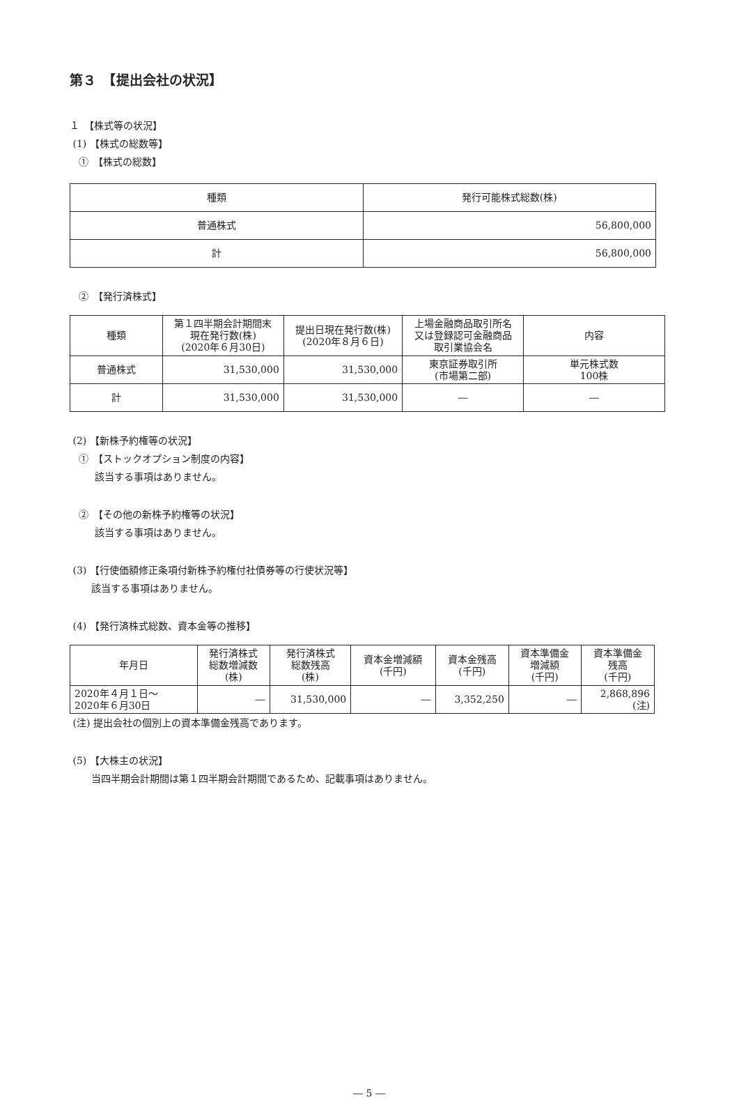第３　【提出会社の状況】
１　【株式等の状況】
(1) 【株式の総数等】
①　【株式の総数】
| 種類 | 発行可能株式総数(株) |
| --- | --- |
| 普通株式 | 56,800,000 |
| 計 | 56,800,000 |
②　【発行済株式】
| 種類 | 第１四半期会計期間末 現在発行数(株) (2020年６月30日) | 提出日現在発行数(株) (2020年８月６日) | 上場金融商品取引所名 又は登録認可金融商品 取引業協会名 | 内容 |
| --- | --- | --- | --- | --- |
| 普通株式 | 31,530,000 | 31,530,000 | 東京証券取引所 (市場第二部) | 単元株式数 100株 |
| 計 | 31,530,000 | 31,530,000 | ― | ― |
(2) 【新株予約権等の状況】
①　【ストックオプション制度の内容】
該当する事項はありません。
②　【その他の新株予約権等の状況】
該当する事項はありません。
(3) 【行使価額修正条項付新株予約権付社債券等の行使状況等】
該当する事項はありません。
(4) 【発行済株式総数、資本金等の推移】
| 年月日 | 発行済株式 総数増減数 (株) | 発行済株式 総数残高 (株) | 資本金増減額 (千円) | 資本金残高 (千円) | 資本準備金 増減額 (千円) | 資本準備金 残高 (千円) |
| --- | --- | --- | --- | --- | --- | --- |
| 2020年４月１日～ 2020年６月30日 | ― | 31,530,000 | ― | 3,352,250 | ― | 2,868,896 (注) |
(注) 提出会社の個別上の資本準備金残高であります。
(5) 【大株主の状況】
当四半期会計期間は第１四半期会計期間であるため、記載事項はありません。
― 5 ―